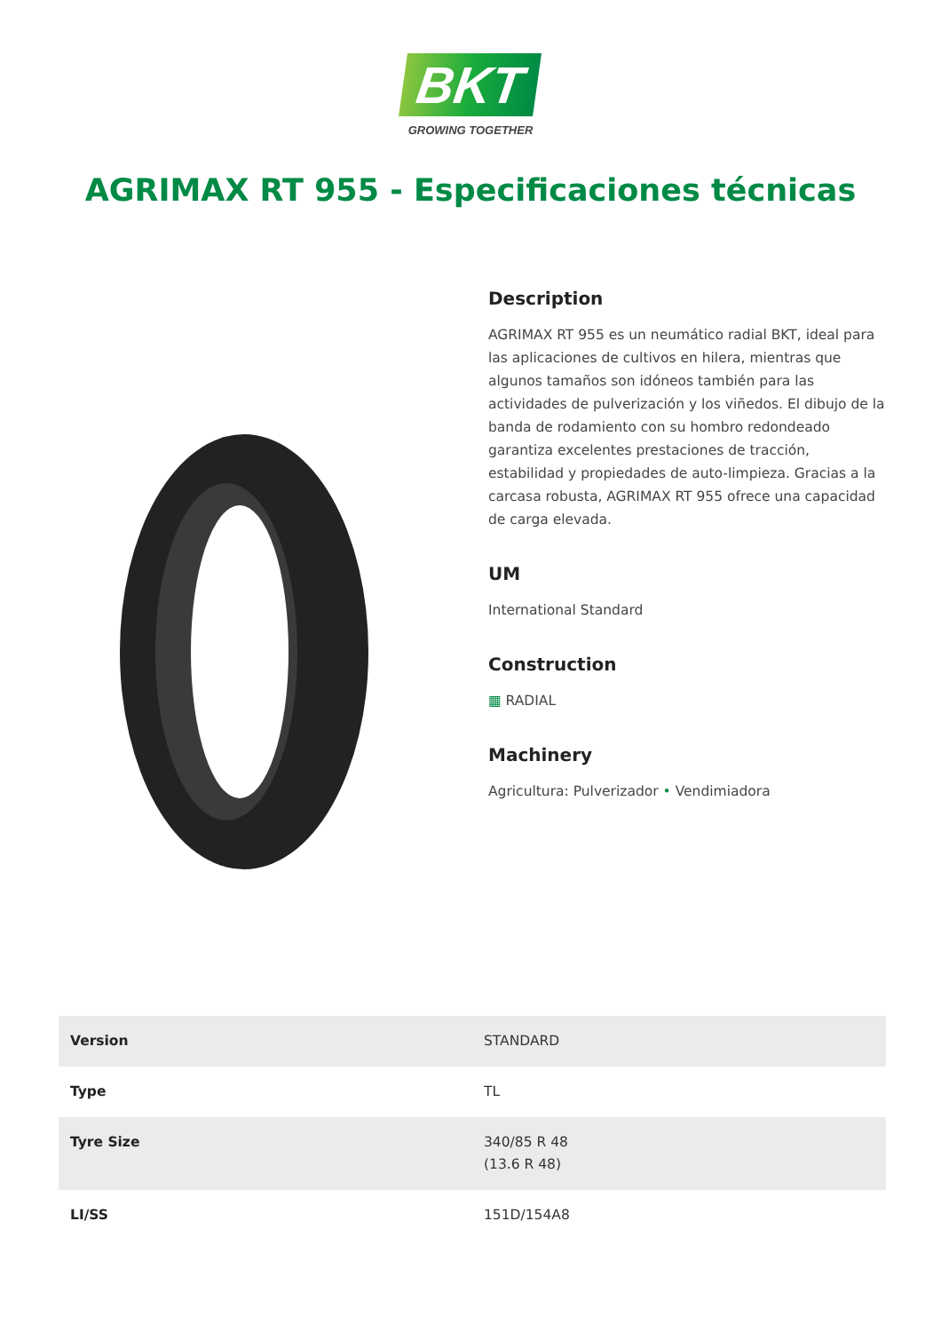BKT
GROWING TOGETHER
AGRIMAX RT 955 - Especificaciones técnicas
Description
AGRIMAX RT 955 es un neumático radial BKT, ideal para las aplicaciones de cultivos en hilera, mientras que algunos tamaños son idóneos también para las actividades de pulverización y los viñedos. El dibujo de la banda de rodamiento con su hombro redondeado garantiza excelentes prestaciones de tracción, estabilidad y propiedades de auto-limpieza. Gracias a la carcasa robusta, AGRIMAX RT 955 ofrece una capacidad de carga elevada.
UM
International Standard
Construction
▦ RADIAL
Machinery
Agricultura: Pulverizador • Vendimiadora
| Version | STANDARD |
| Type | TL |
| Tyre Size | 340/85 R 48 (13.6 R 48) |
| LI/SS | 151D/154A8 |